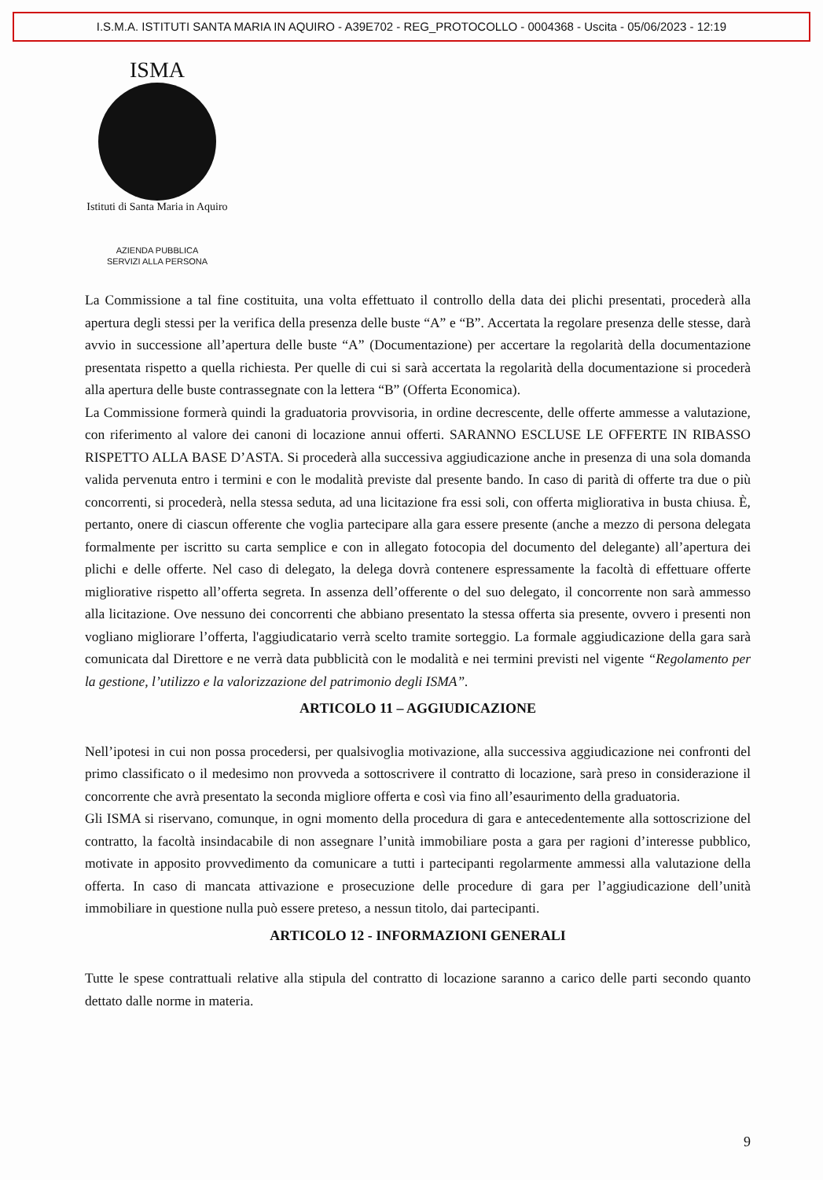I.S.M.A. ISTITUTI SANTA MARIA IN AQUIRO - A39E702 - REG_PROTOCOLLO - 0004368 - Uscita - 05/06/2023 - 12:19
ISMA
Istituti di Santa Maria in Aquiro
AZIENDA PUBBLICA
SERVIZI ALLA PERSONA
La Commissione a tal fine costituita, una volta effettuato il controllo della data dei plichi presentati, procederà alla apertura degli stessi per la verifica della presenza delle buste “A” e “B”. Accertata la regolare presenza delle stesse, darà avvio in successione all’apertura delle buste “A” (Documentazione) per accertare la regolarità della documentazione presentata rispetto a quella richiesta. Per quelle di cui si sarà accertata la regolarità della documentazione si procederà alla apertura delle buste contrassegnate con la lettera “B” (Offerta Economica).
La Commissione formerà quindi la graduatoria provvisoria, in ordine decrescente, delle offerte ammesse a valutazione, con riferimento al valore dei canoni di locazione annui offerti. SARANNO ESCLUSE LE OFFERTE IN RIBASSO RISPETTO ALLA BASE D’ASTA. Si procederà alla successiva aggiudicazione anche in presenza di una sola domanda valida pervenuta entro i termini e con le modalità previste dal presente bando. In caso di parità di offerte tra due o più concorrenti, si procederà, nella stessa seduta, ad una licitazione fra essi soli, con offerta migliorativa in busta chiusa. È, pertanto, onere di ciascun offerente che voglia partecipare alla gara essere presente (anche a mezzo di persona delegata formalmente per iscritto su carta semplice e con in allegato fotocopia del documento del delegante) all’apertura dei plichi e delle offerte. Nel caso di delegato, la delega dovrà contenere espressamente la facoltà di effettuare offerte migliorative rispetto all’offerta segreta. In assenza dell’offerente o del suo delegato, il concorrente non sarà ammesso alla licitazione. Ove nessuno dei concorrenti che abbiano presentato la stessa offerta sia presente, ovvero i presenti non vogliano migliorare l’offerta, l'aggiudicatario verrà scelto tramite sorteggio. La formale aggiudicazione della gara sarà comunicata dal Direttore e ne verrà data pubblicità con le modalità e nei termini previsti nel vigente “Regolamento per la gestione, l’utilizzo e la valorizzazione del patrimonio degli ISMA”.
ARTICOLO 11 – AGGIUDICAZIONE
Nell’ipotesi in cui non possa procedersi, per qualsivoglia motivazione, alla successiva aggiudicazione nei confronti del primo classificato o il medesimo non provveda a sottoscrivere il contratto di locazione, sarà preso in considerazione il concorrente che avrà presentato la seconda migliore offerta e così via fino all’esaurimento della graduatoria.
Gli ISMA si riservano, comunque, in ogni momento della procedura di gara e antecedentemente alla sottoscrizione del contratto, la facoltà insindacabile di non assegnare l’unità immobiliare posta a gara per ragioni d’interesse pubblico, motivate in apposito provvedimento da comunicare a tutti i partecipanti regolarmente ammessi alla valutazione della offerta. In caso di mancata attivazione e prosecuzione delle procedure di gara per l’aggiudicazione dell’unità immobiliare in questione nulla può essere preteso, a nessun titolo, dai partecipanti.
ARTICOLO 12 - INFORMAZIONI GENERALI
Tutte le spese contrattuali relative alla stipula del contratto di locazione saranno a carico delle parti secondo quanto dettato dalle norme in materia.
9